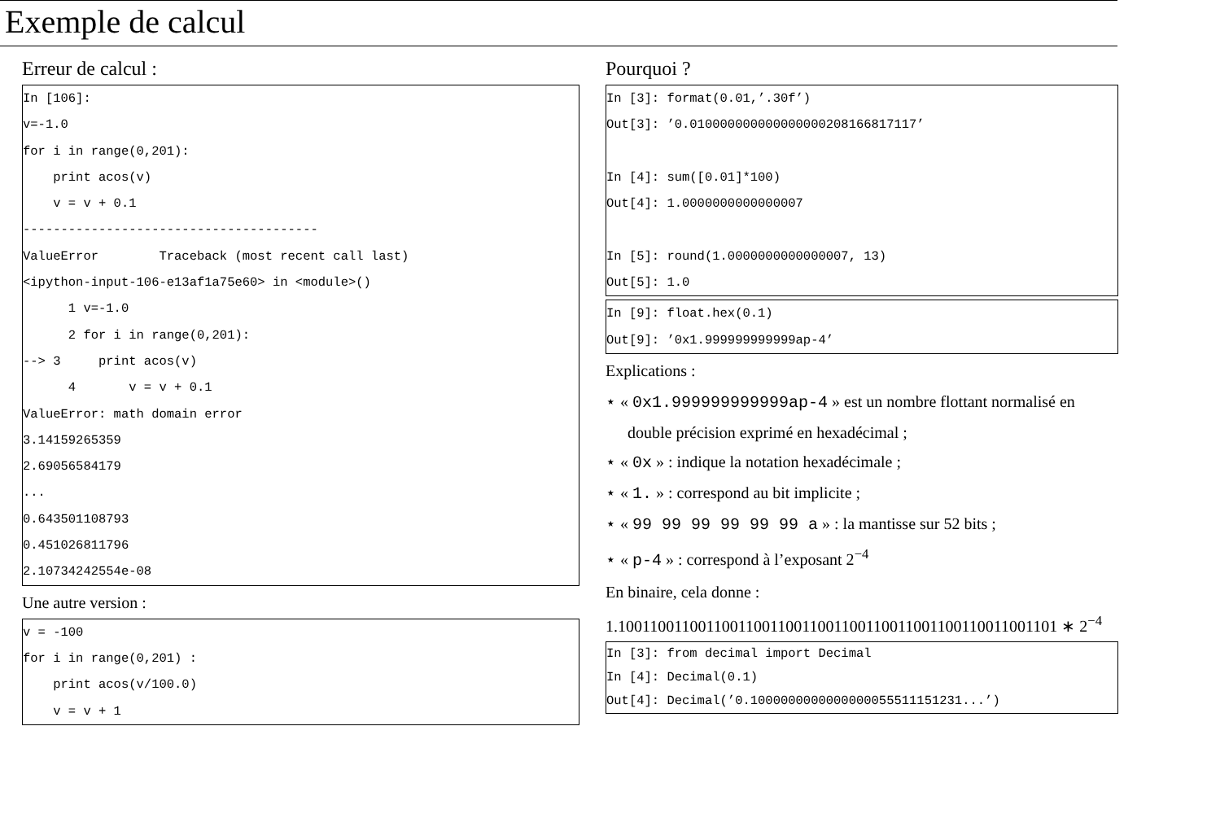Exemple de calcul
Erreur de calcul :
In [106]:
v=-1.0
for i in range(0,201):
    print acos(v)
    v = v + 0.1
---------------------------------------
ValueError        Traceback (most recent call last)
<ipython-input-106-e13af1a75e60> in <module>()
      1 v=-1.0
      2 for i in range(0,201):
--> 3     print acos(v)
      4       v = v + 0.1
ValueError: math domain error
3.14159265359
2.69056584179
...
0.643501108793
0.451026811796
2.10734242554e-08
Une autre version :
v = -100
for i in range(0,201) :
    print acos(v/100.0)
    v = v + 1
Pourquoi ?
In [3]: format(0.01,’.30f’)
Out[3]: ’0.010000000000000000208166817117’

In [4]: sum([0.01]*100)
Out[4]: 1.0000000000000007

In [5]: round(1.0000000000000007, 13)
Out[5]: 1.0
In [9]: float.hex(0.1)
Out[9]: ’0x1.999999999999ap-4’
Explications :
⋆ « 0x1.999999999999ap-4 » est un nombre flottant normalisé en double précision exprimé en hexadécimal ;
⋆ « 0x » : indique la notation hexadécimale ;
⋆ « 1. » : correspond au bit implicite ;
⋆ « 99 99 99 99 99 99 a » : la mantisse sur 52 bits ;
⋆ « p-4 » : correspond à l’exposant 2<sup>−4</sup>
En binaire, cela donne :
1.1001100110011001100110011001100110011001100110011001101 ∗ 2<sup>−4</sup>
In [3]: from decimal import Decimal
In [4]: Decimal(0.1)
Out[4]: Decimal(’0.1000000000000000055511151231...’)